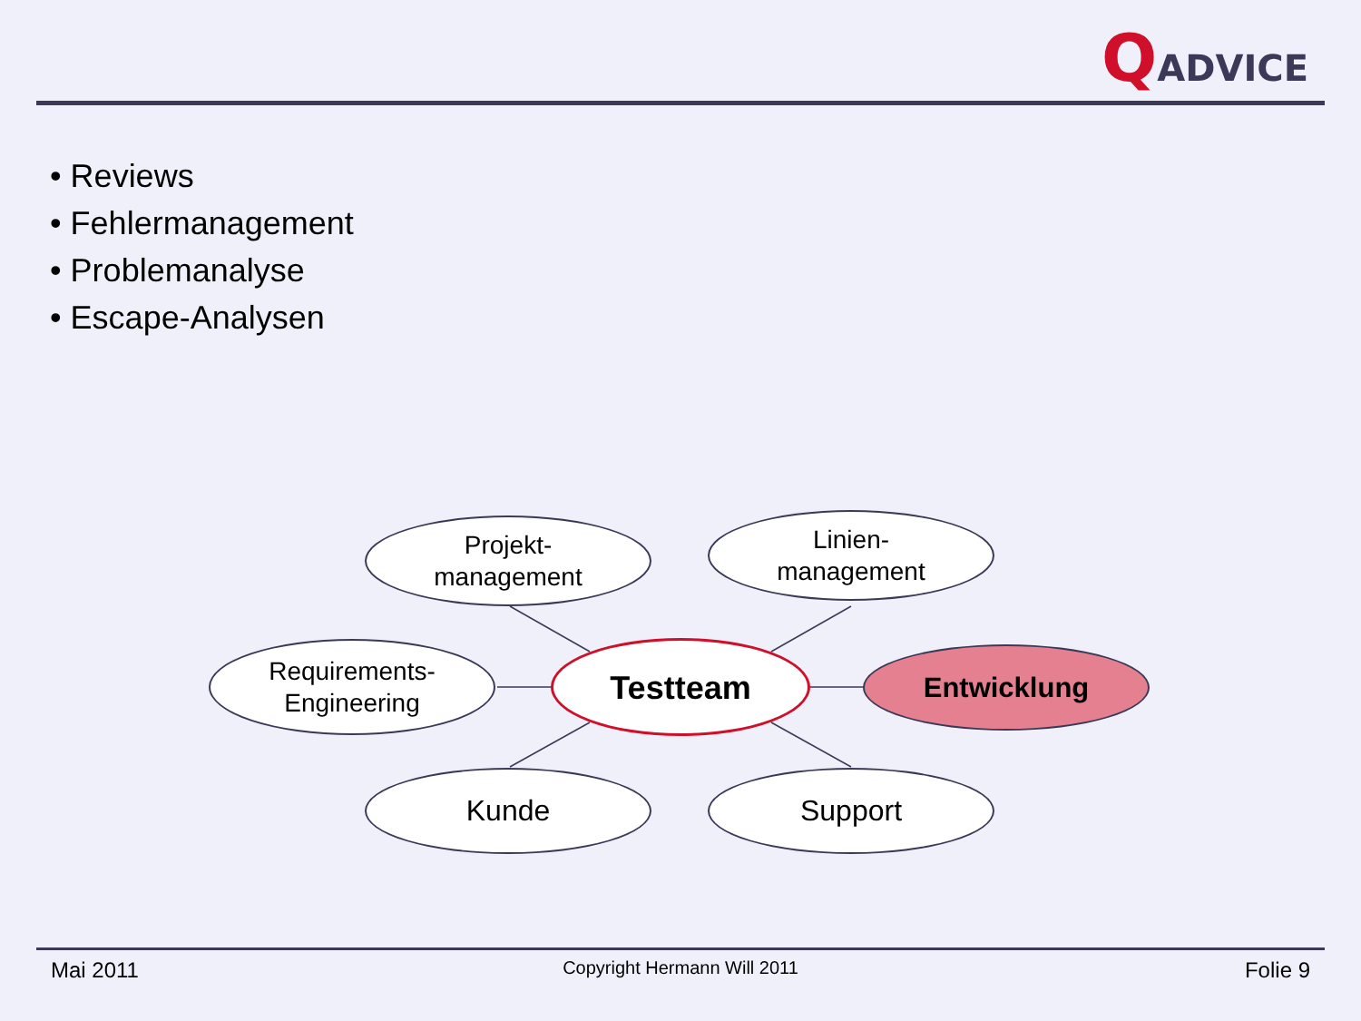QADVICE
• Reviews
• Fehlermanagement
• Problemanalyse
• Escape-Analysen
Projekt-
management
Linien-
management
Requirements-
Engineering
Testteam Entwicklung
Kunde Support
Mai 2011
Copyright Hermann Will 2011 Folie 9